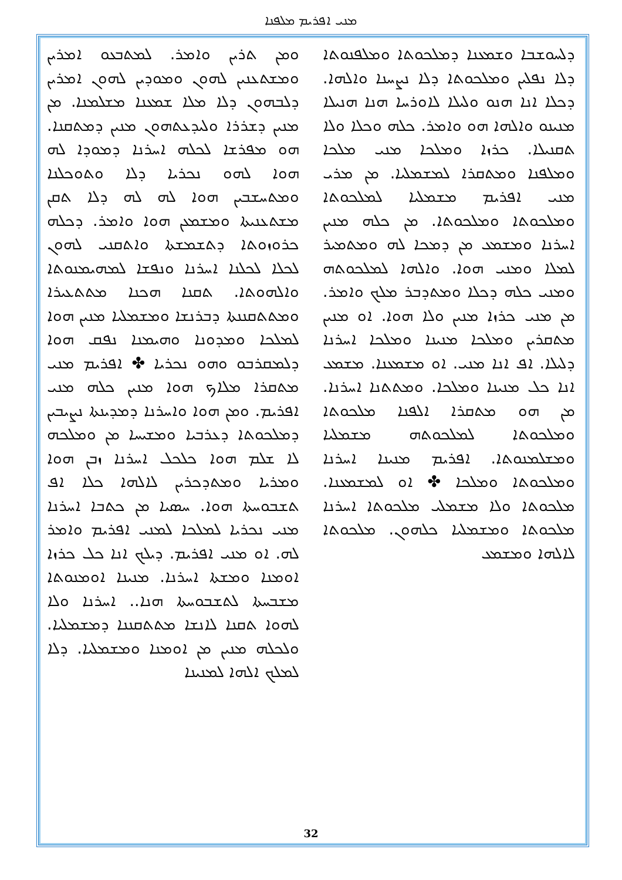ܡܢܝ ܐܦܪܝܡ ܡܠܦܢܐ
ܘܡܢ ܬܪܝܢ ܘܐܡܪ. ܠܡܬܒܥܘ ܐܡܪܝܢ ܘܡܫܬܥܢܝܢ ܠܗܘܢ ܘܡܘܕܝܢ ܠܗܘܢ ܐܡܪܝܢ ܕܠܒܗܘܢ ܕܠܐ ܡܠܐ ܫܡܥܢܐ ܡܫܠܡܢܐ. ܡܢ ܡܢܝܢ ܕܫܪܪܐ ܘܠܝܕܥܬܗܘܢ ܡܢܝܢ ܕܡܬܩܢܐ. ܗܘ ܡܦܪܫܐ ܠܟܠܗ ܐܚܪܢܐ ܕܡܘܕܐ ܠܗ ܗܘܐ ܠܗܘ ܢܟܪܝܐ ܕܠܐ ܘܬܘܟܠܢܐ ܘܡܬܚܫܒܝܢ ܗܘܐ ܠܗ ܠܗ ܕܠܐ ܬܩܢ ܡܫܬܥܢܝܬܐ ܘܡܫܡܥܢ ܗܘܐ ܘܐܡܪ. ܕܟܠܗ ܟܪܘܙܘܬܐ ܕܬܫܡܫܬܐ ܘܐܬܩܢܝ ܠܗܘܢ ܠܟܠܐ ܠܟܠܢܐ ܐܚܪܢܐ ܘܢܦܫܐ ܠܡܗܝܡܢܘܬܐ ܘܐܠܗܘܬܐ. ܬܩܢܐ ܗܟܢܐ ܡܬܬܥܝܪܐ ܘܡܬܬܩܢܢܬܐ ܕܒܪܢܫܐ ܘܡܫܡܠܝܐ ܡܢܝܢ ܗܘܐ ܠܡܠܟܐ ܘܡܕܘܢܐ ܘܗܝܡܢܐ ܢܦܩ ܗܘܐ ܕܠܡܩܪܒܘ ܘܗܘ ܢܟܪܝܐ ✤ ܐܦܪܝܡ ܡܢܝ ܡܬܩܪܐ ܡܠܐܟ ܗܘܐ ܡܢܝܢ ܟܠܗ ܡܢܝ ܐܦܪܝܡ. ܘܡܢ ܗܘܐ ܘܐܚܪܢܐ ܕܡܕܝܢܬܐ ܢܨܝܒܝܢ ܕܡܠܟܘܬܐ ܕܥܪܒܝܐ ܘܡܫܝܚܐ ܡܢ ܘܡܠܟܗ ܠܐ ܫܠܡ ܗܘܐ ܟܠܟܠ ܐܚܪܢܐ ܙܒܢ ܗܘܐ ܘܡܪܝܐ ܘܡܬܕܟܪܝܢ ܠܐܠܗܐ ܟܠܐ ܐܦ ܬܫܒܘܚܬܐ ܗܘܐ. ܚܣܝܐ ܡܢ ܟܬܒܐ ܐܚܪܢܐ ܡܢܝ ܢܟܪܝܐ ܠܡܠܟܐ ܠܡܢܝ ܐܦܪܝܡ ܘܐܡܪ ܠܗ. ܐܘ ܡܢܝ ܐܦܪܝܡ. ܕܝܠܟ ܐܢܐ ܟܠ ܟܪܙܐ ܐܘܡܢܐ ܘܡܫܬܐ ܐܚܪܢܐ. ܡܢܝܢܐ ܐܘܡܢܘܬܐ ܡܫܒܚܬܐ ܠܬܫܒܘܚܬܐ ܗܢܐ.. ܐܚܪܢܐ ܘܠܐ ܠܗܘܐ ܬܩܢܐ ܠܐܢܫܐ ܡܬܬܩܢܢܐ ܕܡܫܡܠܝܐ. ܘܠܟܠܗ ܡܢܝܢ ܡܢ ܐܘܡܢܐ ܘܡܫܡܠܝܐ. ܕܠܐ ܠܡܠܟ ܐܠܗܐ ܠܡܢܝܢܐ
ܕܠܚܘܫܒܐ ܘܫܡܥܢܐ ܕܡܠܟܘܬܐ ܘܡܠܦܢܘܬܐ ܕܠܐ ܢܦܠܝܢ ܘܡܠܟܘܬܐ ܕܠܐ ܢܨܚܢܐ ܘܐܠܗܐ. ܕܟܠܐ ܐܢܐ ܗܢܘ ܘܠܝܠܐ ܠܐܘܪܚܐ ܗܢܐ ܗܢܝܠܐ ܡܢܝܢܘ ܘܐܠܗܐ ܗܘ ܘܐܡܪ. ܟܠܗ ܘܟܠܐ ܘܠܐ ܬܩܢܝܠܐ. ܟܪܙܐ ܘܡܠܟܐ ܡܢܝ ܡܠܟܐ ܘܡܠܦܢܐ ܘܡܬܩܪܐ ܠܡܫܡܠܝܐ. ܡܢ ܡܪܝ ܡܢܝ ܐܦܪܝܡ ܡܫܡܠܝܐ ܠܡܠܟܘܬܐ ܘܡܠܟܘܬܐ ܘܡܠܟܘܬܐ. ܡܢ ܟܠܗ ܡܢܝܢ ܐܚܪܢܐ ܘܡܫܡܥ ܡܢ ܕܡܟܐ ܠܗ ܘܡܬܡܝܪ ܠܡܠܐ ܘܡܢܝ ܗܘܐ. ܘܐܠܗܐ ܠܡܠܟܘܬܗ ܘܡܢܝ ܟܠܗ ܕܟܠܐ ܘܡܬܕܒܪ ܡܠܟ ܘܐܡܪ. ܡܢ ܡܢܝ ܟܪܙܐ ܡܢܝܢ ܘܠܐ ܗܘܐ. ܐܘ ܡܢܝܢ ܡܬܩܪܝܢ ܘܡܠܟܐ ܡܢܝܢܐ ܘܡܠܟܐ ܐܚܪܢܐ ܕܠܝܠܐ. ܐܦ ܐܢܐ ܡܢܝ. ܐܘ ܡܫܡܥܢܐ. ܡܫܡܥ ܐܢܐ ܟܠ ܡܢܝܢܐ ܘܡܠܟܐ. ܘܡܬܬܢܐ ܐܚܪܢܐ. ܡܢ ܗܘ ܡܬܩܪܐ ܐܠܦܢܐ ܡܠܟܘܬܐ ܘܡܠܟܘܬܐ ܠܡܠܟܘܬܗ ܡܫܡܠܝܐ ܘܡܫܠܡܢܘܬܐ. ܐܦܪܝܡ ܡܢܝܢܐ ܐܚܪܢܐ ܘܡܠܟܘܬܐ ܘܡܠܟܐ ✤ ܐܘ ܠܡܫܡܥܢܐ. ܡܠܟܘܬܐ ܘܠܐ ܡܫܡܠܝ ܡܠܟܘܬܐ ܐܚܪܢܐ ܡܠܟܘܬܐ ܘܡܫܡܠܝܐ ܟܠܗܘܢ. ܡܠܟܘܬܐ ܠܐܠܗܐ ܘܡܫܡܥ
32